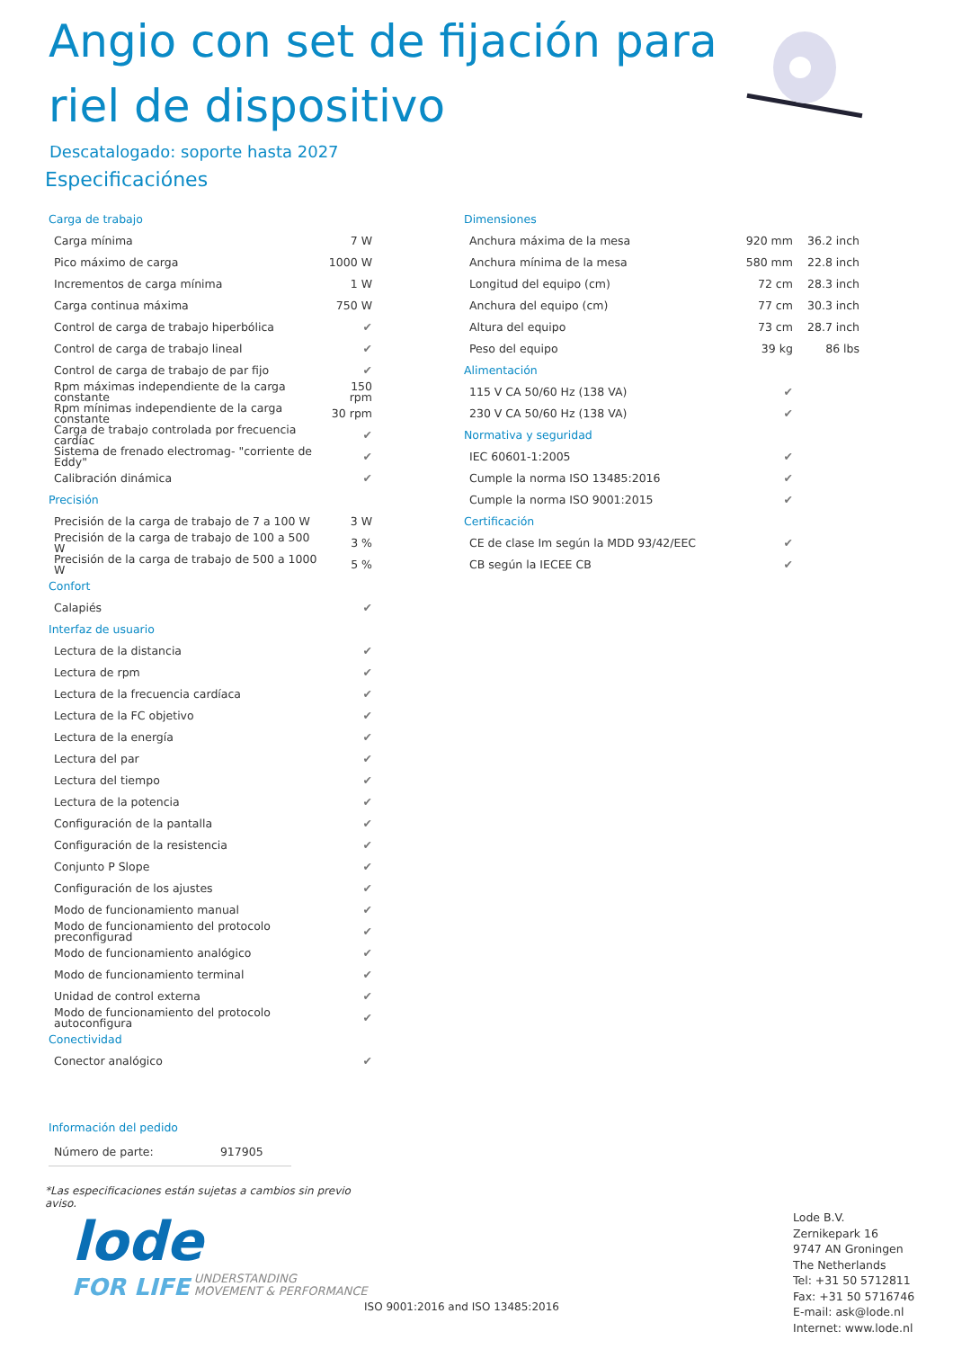Angio con set de fijación para riel de dispositivo
Descatalogado: soporte hasta 2027
Especificaciónes
| Carga de trabajo | |
| Carga mínima | 7 W |
| Pico máximo de carga | 1000 W |
| Incrementos de carga mínima | 1 W |
| Carga continua máxima | 750 W |
| Control de carga de trabajo hiperbólica | ✔ |
| Control de carga de trabajo lineal | ✔ |
| Control de carga de trabajo de par fijo | ✔ |
| Rpm máximas independiente de la carga constante | 150 rpm |
| Rpm mínimas independiente de la carga constante | 30 rpm |
| Carga de trabajo controlada por frecuencia cardíac | ✔ |
| Sistema de frenado electromag- "corriente de Eddy" | ✔ |
| Calibración dinámica | ✔ |
| Precisión | |
| Precisión de la carga de trabajo de 7 a 100 W | 3 W |
| Precisión de la carga de trabajo de 100 a 500 W | 3 % |
| Precisión de la carga de trabajo de 500 a 1000 W | 5 % |
| Confort | |
| Calapiés | ✔ |
| Interfaz de usuario | |
| Lectura de la distancia | ✔ |
| Lectura de rpm | ✔ |
| Lectura de la frecuencia cardíaca | ✔ |
| Lectura de la FC objetivo | ✔ |
| Lectura de la energía | ✔ |
| Lectura del par | ✔ |
| Lectura del tiempo | ✔ |
| Lectura de la potencia | ✔ |
| Configuración de la pantalla | ✔ |
| Configuración de la resistencia | ✔ |
| Conjunto P Slope | ✔ |
| Configuración de los ajustes | ✔ |
| Modo de funcionamiento manual | ✔ |
| Modo de funcionamiento del protocolo preconfigurad | ✔ |
| Modo de funcionamiento analógico | ✔ |
| Modo de funcionamiento terminal | ✔ |
| Unidad de control externa | ✔ |
| Modo de funcionamiento del protocolo autoconfigura | ✔ |
| Conectividad | |
| Conector analógico | ✔ |
| Información del pedido | |
| Número de parte: | 917905 |
*Las especificaciones están sujetas a cambios sin previo aviso.
| Dimensiones | | |
| Anchura máxima de la mesa | 920 mm | 36.2 inch |
| Anchura mínima de la mesa | 580 mm | 22.8 inch |
| Longitud del equipo (cm) | 72 cm | 28.3 inch |
| Anchura del equipo (cm) | 77 cm | 30.3 inch |
| Altura del equipo | 73 cm | 28.7 inch |
| Peso del equipo | 39 kg | 86 lbs |
| Alimentación | | |
| 115 V CA 50/60 Hz (138 VA) | ✔ | |
| 230 V CA 50/60 Hz (138 VA) | ✔ | |
| Normativa y seguridad | | |
| IEC 60601-1:2005 | ✔ | |
| Cumple la norma ISO 13485:2016 | ✔ | |
| Cumple la norma ISO 9001:2015 | ✔ | |
| Certificación | | |
| CE de clase Im según la MDD 93/42/EEC | ✔ | |
| CB según la IECEE CB | ✔ | |
lode
FOR LIFE
UNDERSTANDING
MOVEMENT & PERFORMANCE
ISO 9001:2016 and ISO 13485:2016
Lode B.V.
Zernikepark 16
9747 AN Groningen
The Netherlands
Tel: +31 50 5712811
Fax: +31 50 5716746
E-mail: ask@lode.nl
Internet: www.lode.nl